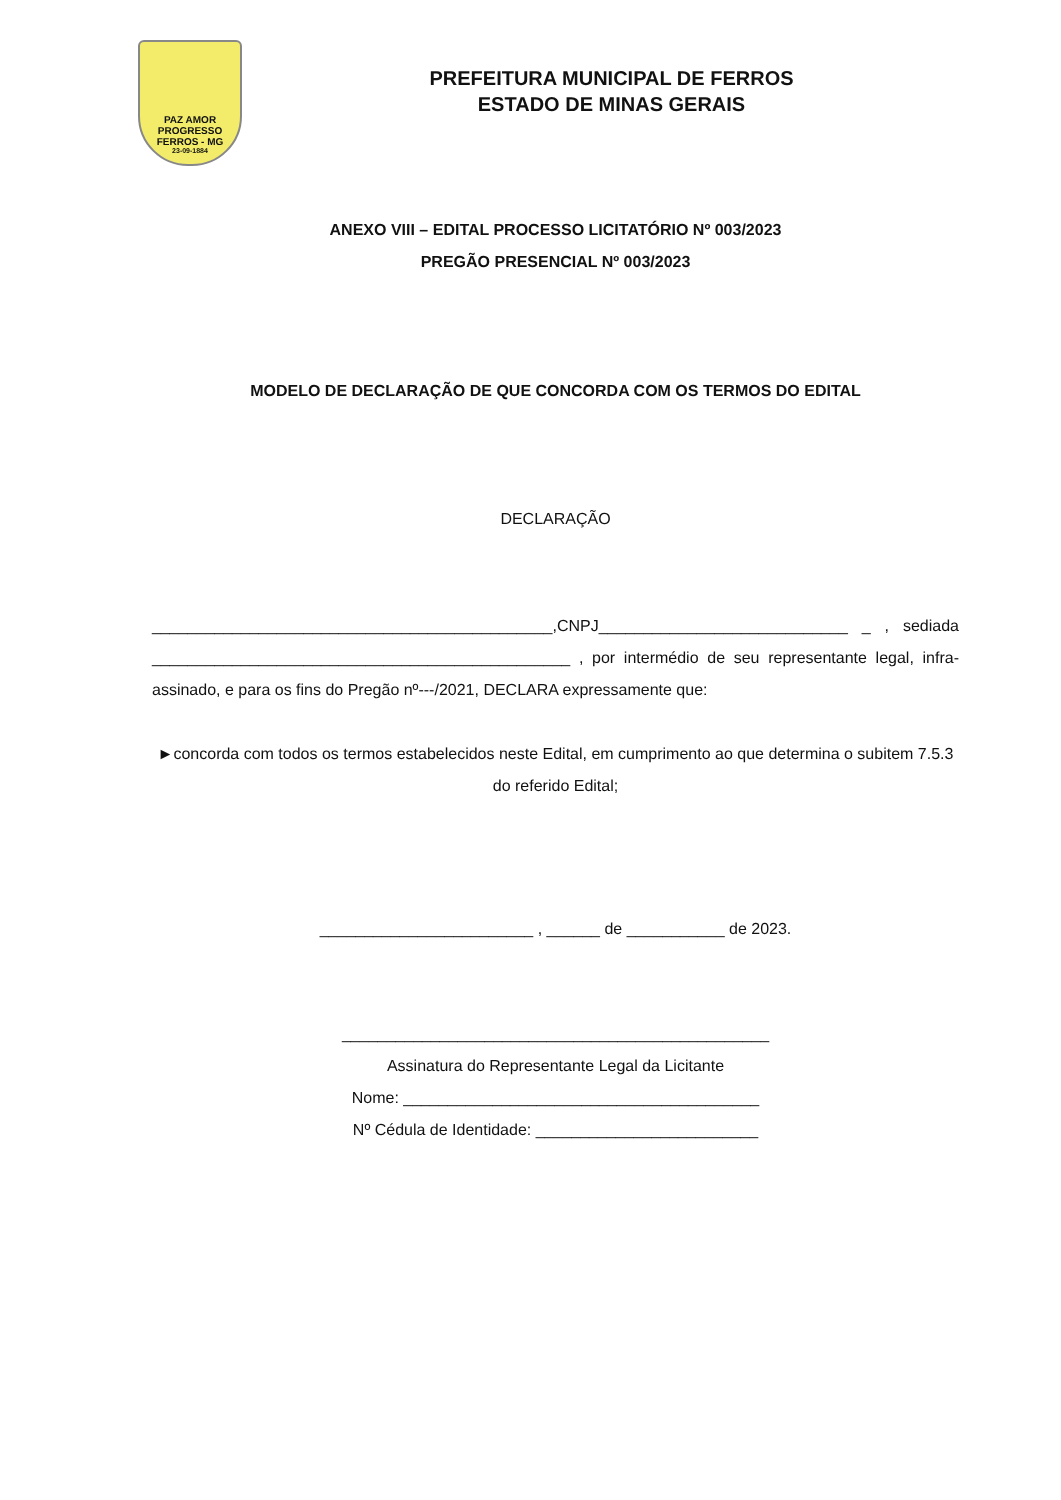PAZ AMOR
PROGRESSO
FERROS - MG
23-09-1884
PREFEITURA MUNICIPAL DE FERROS
ESTADO DE MINAS GERAIS
ANEXO VIII – EDITAL PROCESSO LICITATÓRIO Nº 003/2023
PREGÃO PRESENCIAL Nº 003/2023
MODELO DE DECLARAÇÃO DE QUE CONCORDA COM OS TERMOS DO EDITAL
DECLARAÇÃO
_____________________________________________,CNPJ____________________________ _ , sediada _______________________________________________ , por intermédio de seu representante legal, infra-assinado, e para os fins do Pregão nº---/2021, DECLARA expressamente que:
►concorda com todos os termos estabelecidos neste Edital, em cumprimento ao que determina o subitem 7.5.3 do referido Edital;
________________________ , ______ de ___________ de 2023.
________________________________________________
Assinatura do Representante Legal da Licitante
Nome: ________________________________________
Nº Cédula de Identidade: _________________________